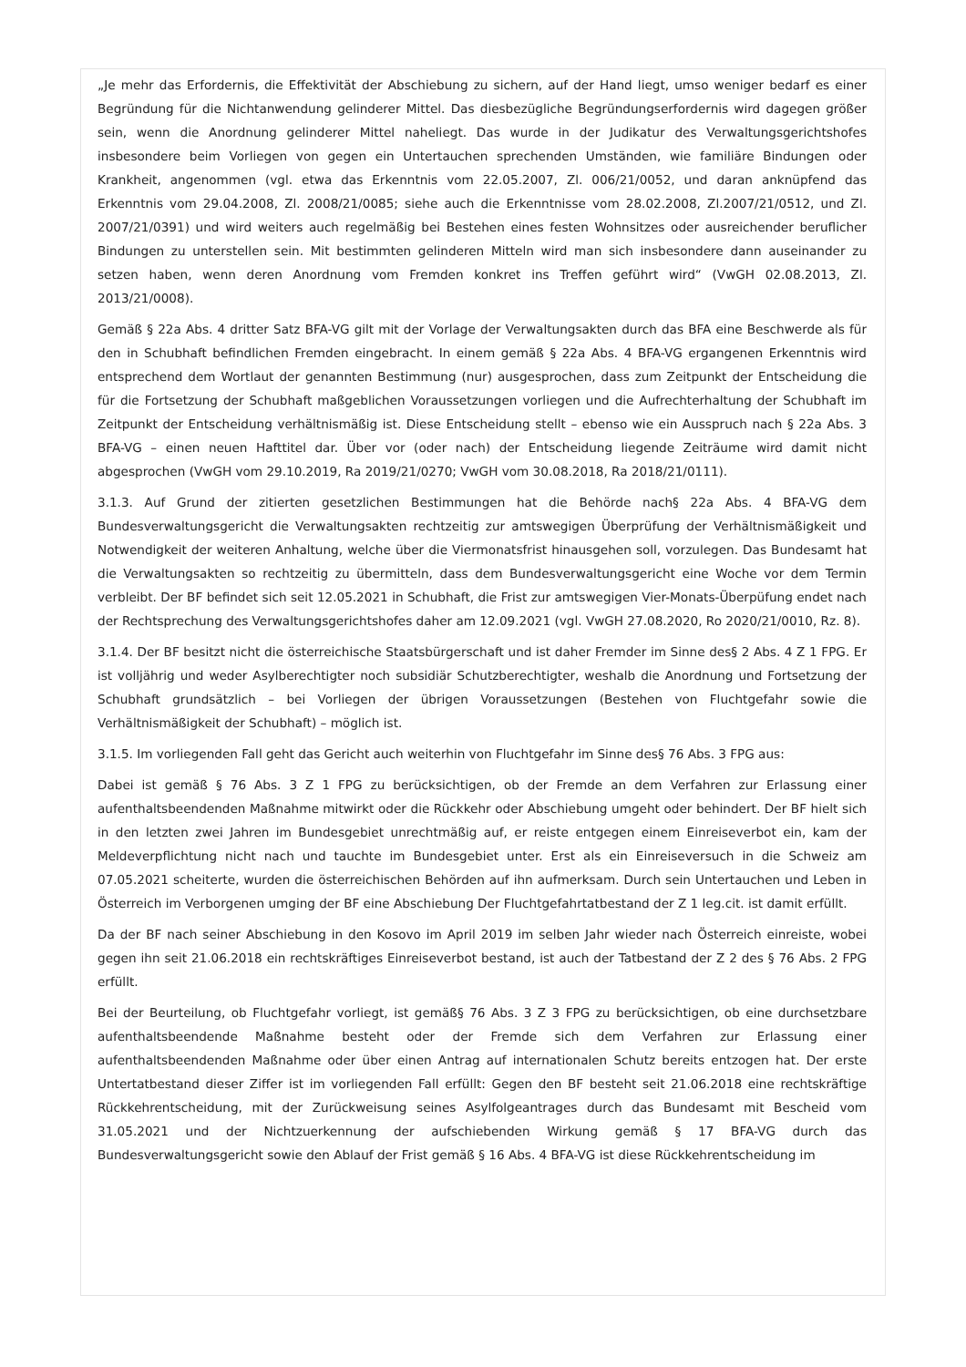„Je mehr das Erfordernis, die Effektivität der Abschiebung zu sichern, auf der Hand liegt, umso weniger bedarf es einer Begründung für die Nichtanwendung gelinderer Mittel. Das diesbezügliche Begründungserfordernis wird dagegen größer sein, wenn die Anordnung gelinderer Mittel naheliegt. Das wurde in der Judikatur des Verwaltungsgerichtshofes insbesondere beim Vorliegen von gegen ein Untertauchen sprechenden Umständen, wie familiäre Bindungen oder Krankheit, angenommen (vgl. etwa das Erkenntnis vom 22.05.2007, Zl. 006/21/0052, und daran anknüpfend das Erkenntnis vom 29.04.2008, Zl. 2008/21/0085; siehe auch die Erkenntnisse vom 28.02.2008, Zl.2007/21/0512, und Zl. 2007/21/0391) und wird weiters auch regelmäßig bei Bestehen eines festen Wohnsitzes oder ausreichender beruflicher Bindungen zu unterstellen sein. Mit bestimmten gelinderen Mitteln wird man sich insbesondere dann auseinander zu setzen haben, wenn deren Anordnung vom Fremden konkret ins Treffen geführt wird“ (VwGH 02.08.2013, Zl. 2013/21/0008).
Gemäß § 22a Abs. 4 dritter Satz BFA-VG gilt mit der Vorlage der Verwaltungsakten durch das BFA eine Beschwerde als für den in Schubhaft befindlichen Fremden eingebracht. In einem gemäß § 22a Abs. 4 BFA-VG ergangenen Erkenntnis wird entsprechend dem Wortlaut der genannten Bestimmung (nur) ausgesprochen, dass zum Zeitpunkt der Entscheidung die für die Fortsetzung der Schubhaft maßgeblichen Voraussetzungen vorliegen und die Aufrechterhaltung der Schubhaft im Zeitpunkt der Entscheidung verhältnismäßig ist. Diese Entscheidung stellt – ebenso wie ein Ausspruch nach § 22a Abs. 3 BFA-VG – einen neuen Hafttitel dar. Über vor (oder nach) der Entscheidung liegende Zeiträume wird damit nicht abgesprochen (VwGH vom 29.10.2019, Ra 2019/21/0270; VwGH vom 30.08.2018, Ra 2018/21/0111).
3.1.3. Auf Grund der zitierten gesetzlichen Bestimmungen hat die Behörde nach§ 22a Abs. 4 BFA-VG dem Bundesverwaltungsgericht die Verwaltungsakten rechtzeitig zur amtswegigen Überprüfung der Verhältnismäßigkeit und Notwendigkeit der weiteren Anhaltung, welche über die Viermonatsfrist hinausgehen soll, vorzulegen. Das Bundesamt hat die Verwaltungsakten so rechtzeitig zu übermitteln, dass dem Bundesverwaltungsgericht eine Woche vor dem Termin verbleibt. Der BF befindet sich seit 12.05.2021 in Schubhaft, die Frist zur amtswegigen Vier-Monats-Überpüfung endet nach der Rechtsprechung des Verwaltungsgerichtshofes daher am 12.09.2021 (vgl. VwGH 27.08.2020, Ro 2020/21/0010, Rz. 8).
3.1.4. Der BF besitzt nicht die österreichische Staatsbürgerschaft und ist daher Fremder im Sinne des§ 2 Abs. 4 Z 1 FPG. Er ist volljährig und weder Asylberechtigter noch subsidiär Schutzberechtigter, weshalb die Anordnung und Fortsetzung der Schubhaft grundsätzlich – bei Vorliegen der übrigen Voraussetzungen (Bestehen von Fluchtgefahr sowie die Verhältnismäßigkeit der Schubhaft) – möglich ist.
3.1.5. Im vorliegenden Fall geht das Gericht auch weiterhin von Fluchtgefahr im Sinne des§ 76 Abs. 3 FPG aus:
Dabei ist gemäß § 76 Abs. 3 Z 1 FPG zu berücksichtigen, ob der Fremde an dem Verfahren zur Erlassung einer aufenthaltsbeendenden Maßnahme mitwirkt oder die Rückkehr oder Abschiebung umgeht oder behindert. Der BF hielt sich in den letzten zwei Jahren im Bundesgebiet unrechtmäßig auf, er reiste entgegen einem Einreiseverbot ein, kam der Meldeverpflichtung nicht nach und tauchte im Bundesgebiet unter. Erst als ein Einreiseversuch in die Schweiz am 07.05.2021 scheiterte, wurden die österreichischen Behörden auf ihn aufmerksam. Durch sein Untertauchen und Leben in Österreich im Verborgenen umging der BF eine Abschiebung Der Fluchtgefahrtatbestand der Z 1 leg.cit. ist damit erfüllt.
Da der BF nach seiner Abschiebung in den Kosovo im April 2019 im selben Jahr wieder nach Österreich einreiste, wobei gegen ihn seit 21.06.2018 ein rechtskräftiges Einreiseverbot bestand, ist auch der Tatbestand der Z 2 des § 76 Abs. 2 FPG erfüllt.
Bei der Beurteilung, ob Fluchtgefahr vorliegt, ist gemäß§ 76 Abs. 3 Z 3 FPG zu berücksichtigen, ob eine durchsetzbare aufenthaltsbeendende Maßnahme besteht oder der Fremde sich dem Verfahren zur Erlassung einer aufenthaltsbeendenden Maßnahme oder über einen Antrag auf internationalen Schutz bereits entzogen hat. Der erste Untertatbestand dieser Ziffer ist im vorliegenden Fall erfüllt: Gegen den BF besteht seit 21.06.2018 eine rechtskräftige Rückkehrentscheidung, mit der Zurückweisung seines Asylfolgeantrages durch das Bundesamt mit Bescheid vom 31.05.2021 und der Nichtzuerkennung der aufschiebenden Wirkung gemäß § 17 BFA-VG durch das Bundesverwaltungsgericht sowie den Ablauf der Frist gemäß § 16 Abs. 4 BFA-VG ist diese Rückkehrentscheidung im